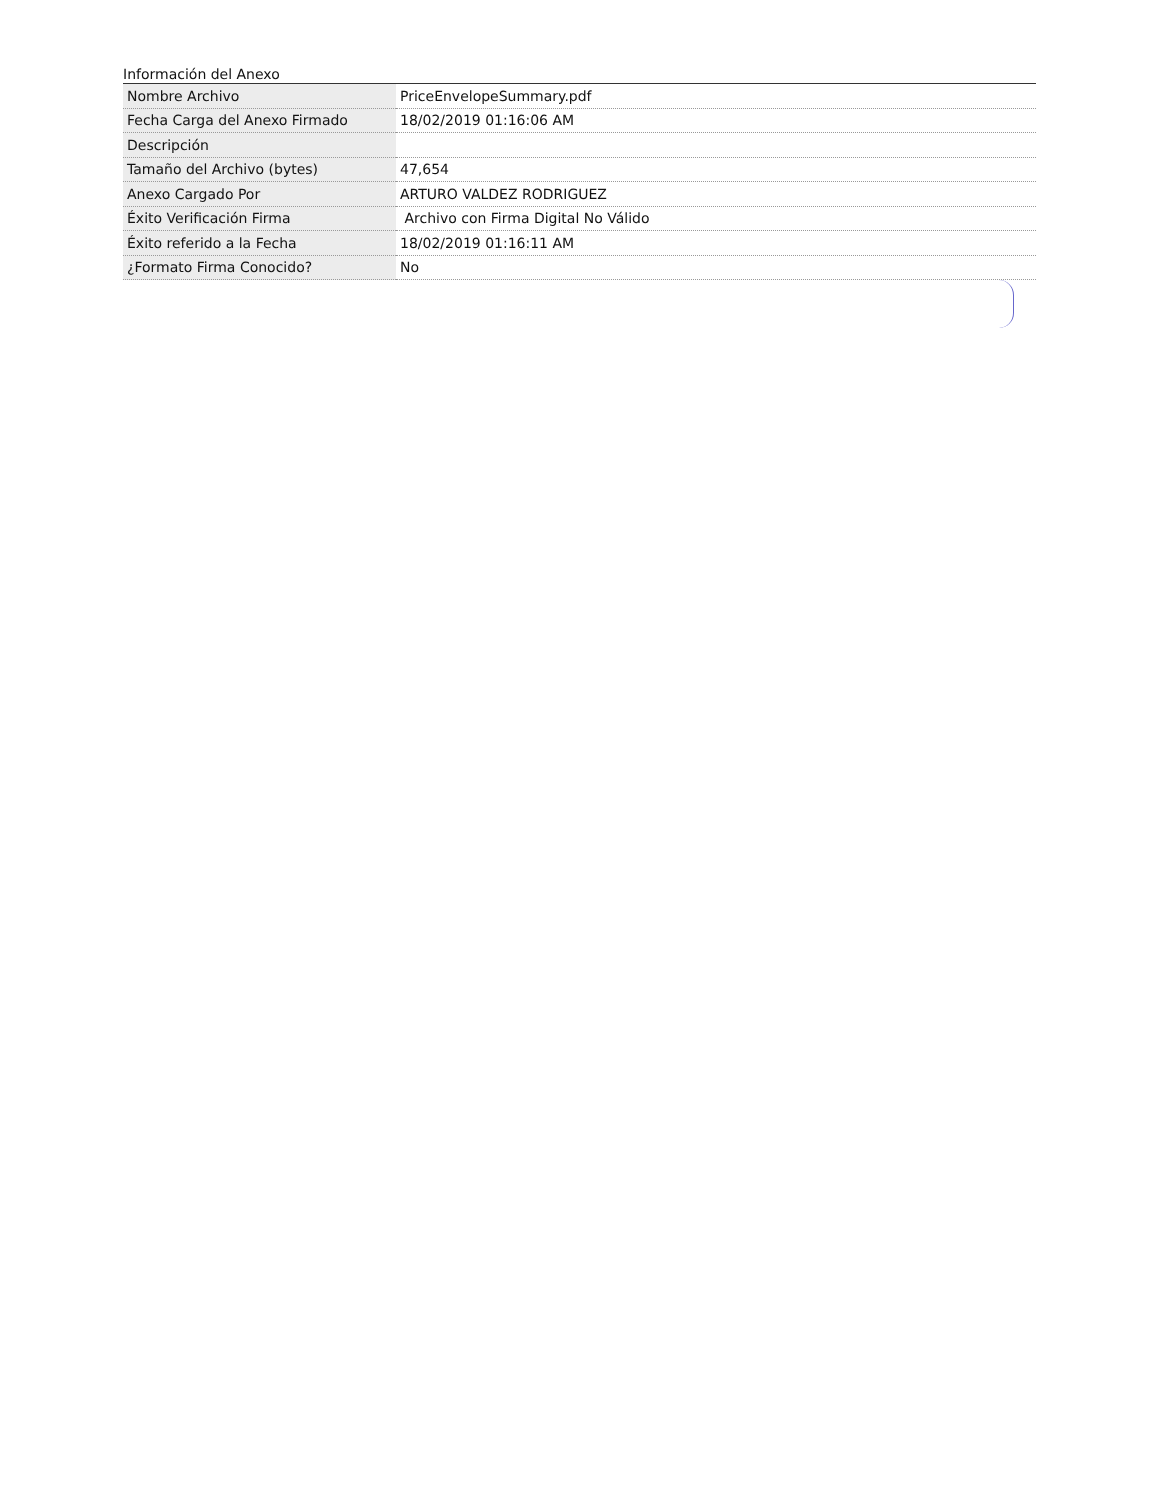Información del Anexo
| Nombre Archivo | PriceEnvelopeSummary.pdf |
| Fecha Carga del Anexo Firmado | 18/02/2019 01:16:06 AM |
| Descripción | |
| Tamaño del Archivo (bytes) | 47,654 |
| Anexo Cargado Por | ARTURO VALDEZ RODRIGUEZ |
| Éxito Verificación Firma | Archivo con Firma Digital No Válido |
| Éxito referido a la Fecha | 18/02/2019 01:16:11 AM |
| ¿Formato Firma Conocido? | No |